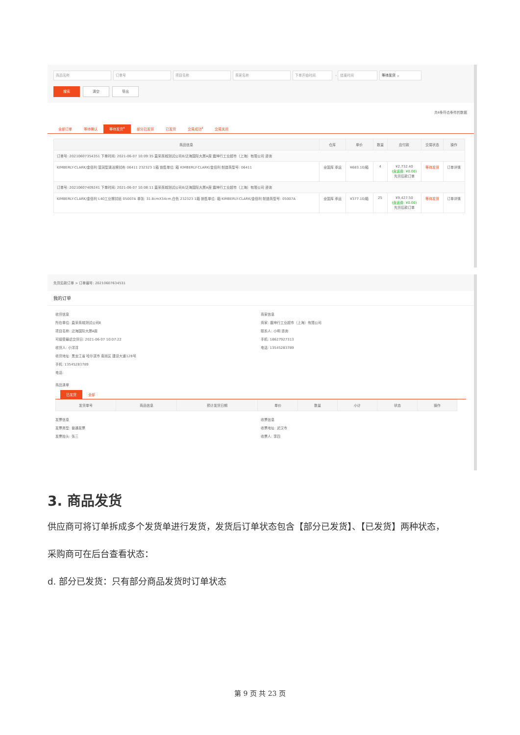商品名称 订单号 项目名称 商家名称 下单开始时间 - 结束时间 等待发货 ⌄
搜索 清空 导出
共4条符合条件的数据
全部订单 等待确认 等待发货<sup>4</sup> 部分已发货 已发货 交易成功<sup>4</sup> 交易关闭
| 商品信息 | 仓库 | 单价 | 数量 | 应付款 | 交易状态 | 操作 |
| --- | --- | --- | --- | --- | --- | --- |
| 订单号: 20210607354351 下单时间: 2021-06-07 10:09:35 直采商城测试公司8/泛海国际大厦A座 震坤行工业超市（上海）有限公司 咨询 | | | | | | |
| KIMBERLY-CLARK/金佰利 湿润型清洁擦拭布 06411 232323 1箱 销售单位: 箱 KIMBERLY-CLARK/金佰利 制造商型号: 06411 | 全国库 承运 | ¥683.10/箱 | 4 | ¥2,732.40 (含运费: ¥0.00) 先货后款订单 | 等待发货 | 订单详情 |
| 订单号: 20210607409241 下单时间: 2021-06-07 10:08:11 直采商城测试公司8/泛海国际大厦A座 震坤行工业超市（上海）有限公司 咨询 | | | | | | |
| KIMBERLY-CLARK/金佰利 L40工业擦拭纸 05007A 单张: 31.8cmX34cm,白色 232323 1箱 销售单位: 箱 KIMBERLY-CLARK/金佰利 制造商型号: 05007A | 全国库 承运 | ¥377.10/箱 | 25 | ¥9,427.50 (含运费: ¥0.00) 先货后款订单 | 等待发货 | 订单详情 |
先货后款订单 > 订单编号: 20210607634531
我的订单
收货信息
所在单位: 直采商城测试公司8
项目名称: 泛海国际大厦A座
可接受最迟交货日: 2021-06-07 10:07:22
收货人: 小洋洋
收货地址: 黑龙江省 哈尔滨市 南岗区 建设大道128号
手机: 13545283789
电话:
商家信息
商家: 震坤行工业超市（上海）有限公司
联系人: 小明 咨询
手机: 18627927313
电话: 13545283789
商品清单
已发货 全部
| 发货单号 | 商品信息 | 预计发货日期 | 单价 | 数量 | 小计 | 状态 | 操作 |
| --- | --- | --- | --- | --- | --- | --- | --- |
发票信息
发票类型: 普通发票
发票抬头: 张三
收票信息
收票地址: 武汉市
收票人: 李四
3. 商品发货
供应商可将订单拆成多个发货单进行发货，发货后订单状态包含【部分已发货】、【已发货】两种状态，
采购商可在后台查看状态：
d. 部分已发货：只有部分商品发货时订单状态
第 9 页 共 23 页